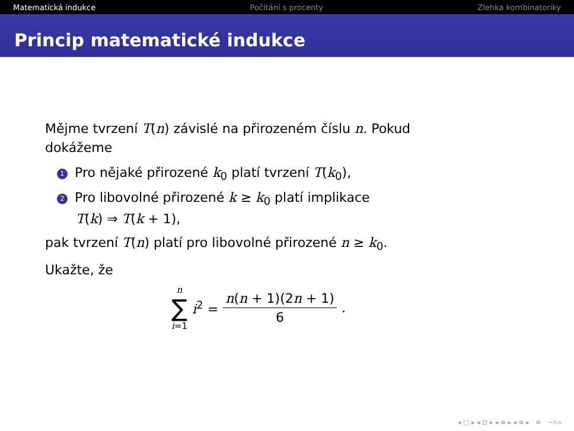Matematická indukce Počítání s procenty Zlehka kombinatoriky
Princip matematické indukce
Mějme tvrzení T(n) závislé na přirozeném číslu n. Pokud dokážeme
1 Pro nějaké přirozené k<sub>0</sub> platí tvrzení T(k<sub>0</sub>),
2 Pro libovolné přirozené k ≥ k<sub>0</sub> platí implikace
T(k) ⇒ T(k + 1),
pak tvrzení T(n) platí pro libovolné přirozené n ≥ k<sub>0</sub>.
Ukažte, že
n
∑
i=1 i<sup>2</sup> = n(n + 1)(2n + 1) 6.
◂ □ ▸ ◂ ⊡ ▸ ◂ ≡ ▸ ◂ ≡ ▸ ≡ ∽∩∝